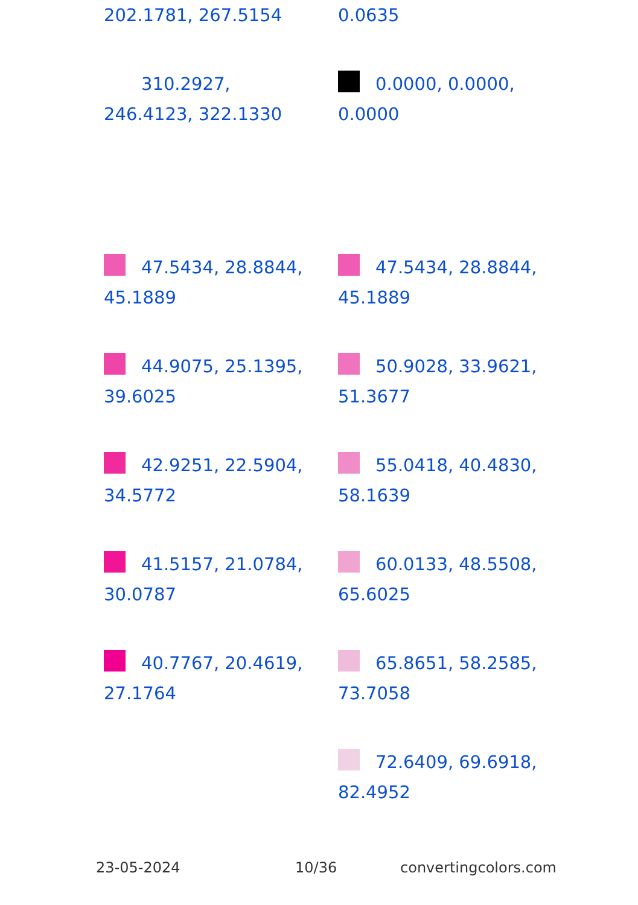202.1781, 267.5154 0.0635
310.2927, 246.4123, 322.1330
0.0000, 0.0000, 0.0000
47.5434, 28.8844, 45.1889
47.5434, 28.8844, 45.1889
44.9075, 25.1395, 39.6025
50.9028, 33.9621, 51.3677
42.9251, 22.5904, 34.5772
55.0418, 40.4830, 58.1639
41.5157, 21.0784, 30.0787
60.0133, 48.5508, 65.6025
40.7767, 20.4619, 27.1764
65.8651, 58.2585, 73.7058
72.6409, 69.6918, 82.4952
23-05-2024 10/36 convertingcolors.com